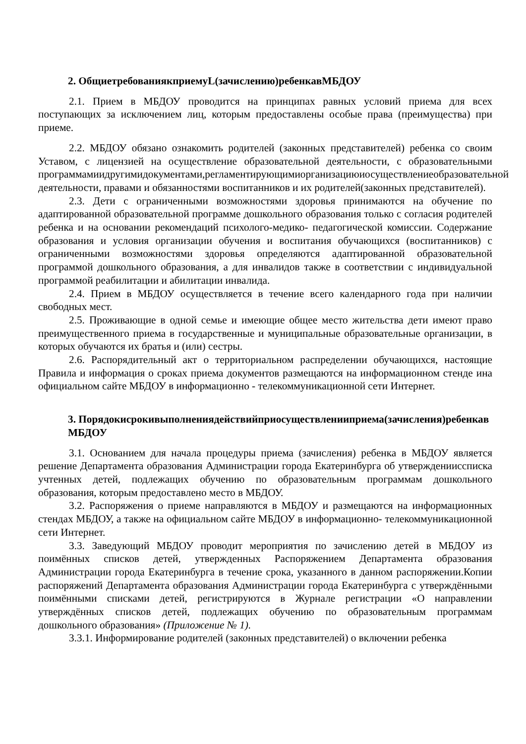2. ОбщиетребованиякприемуL(зачислению)ребенкавМБДОУ
2.1. Прием в МБДОУ проводится на принципах равных условий приема для всех поступающих за исключением лиц, которым предоставлены особые права (преимущества) при приеме.
2.2. МБДОУ обязано ознакомить родителей (законных представителей) ребенка со своим Уставом, с лицензией на осуществление образовательной деятельности, с образовательными программамиидругимидокументами,регламентирующимиорганизациюиосуществлениеобразовательной деятельности, правами и обязанностями воспитанников и их родителей(законных представителей).
2.3. Дети с ограниченными возможностями здоровья принимаются на обучение по адаптированной образовательной программе дошкольного образования только с согласия родителей ребенка и на основании рекомендаций психолого-медико- педагогической комиссии. Содержание образования и условия организации обучения и воспитания обучающихся (воспитанников) с ограниченными возможностями здоровья определяются адаптированной образовательной программой дошкольного образования, а для инвалидов также в соответствии с индивидуальной программой реабилитации и абилитации инвалида.
2.4. Прием в МБДОУ осуществляется в течение всего календарного года при наличии свободных мест.
2.5. Проживающие в одной семье и имеющие общее место жительства дети имеют право преимущественного приема в государственные и муниципальные образовательные организации, в которых обучаются их братья и (или) сестры.
2.6. Распорядительный акт о территориальном распределении обучающихся, настоящие Правила и информация о сроках приема документов размещаются на информационном стенде ина официальном сайте МБДОУ в информационно - телекоммуникационной сети Интернет.
3. Порядокисрокивыполнениядействийприосуществленииприема(зачисления)ребенкав МБДОУ
3.1. Основанием для начала процедуры приема (зачисления) ребенка в МБДОУ является решение Департамента образования Администрации города Екатеринбурга об утвержденииссписка учтенных детей, подлежащих обучению по образовательным программам дошкольного образования, которым предоставлено место в МБДОУ.
3.2. Распоряжения о приеме направляются в МБДОУ и размещаются на информационных стендах МБДОУ, а также на официальном сайте МБДОУ в информационно- телекоммуникационной сети Интернет.
3.3. Заведующий МБДОУ проводит мероприятия по зачислению детей в МБДОУ из поимённых списков детей, утвержденных Распоряжением Департамента образования Администрации города Екатеринбурга в течение срока, указанного в данном распоряжении.Копии распоряжений Департамента образования Администрации города Екатеринбурга с утверждёнными поимёнными списками детей, регистрируются в Журнале регистрации «О направлении утверждённых списков детей, подлежащих обучению по образовательным программам дошкольного образования» (Приложение № 1).
3.3.1. Информирование родителей (законных представителей) о включении ребенка